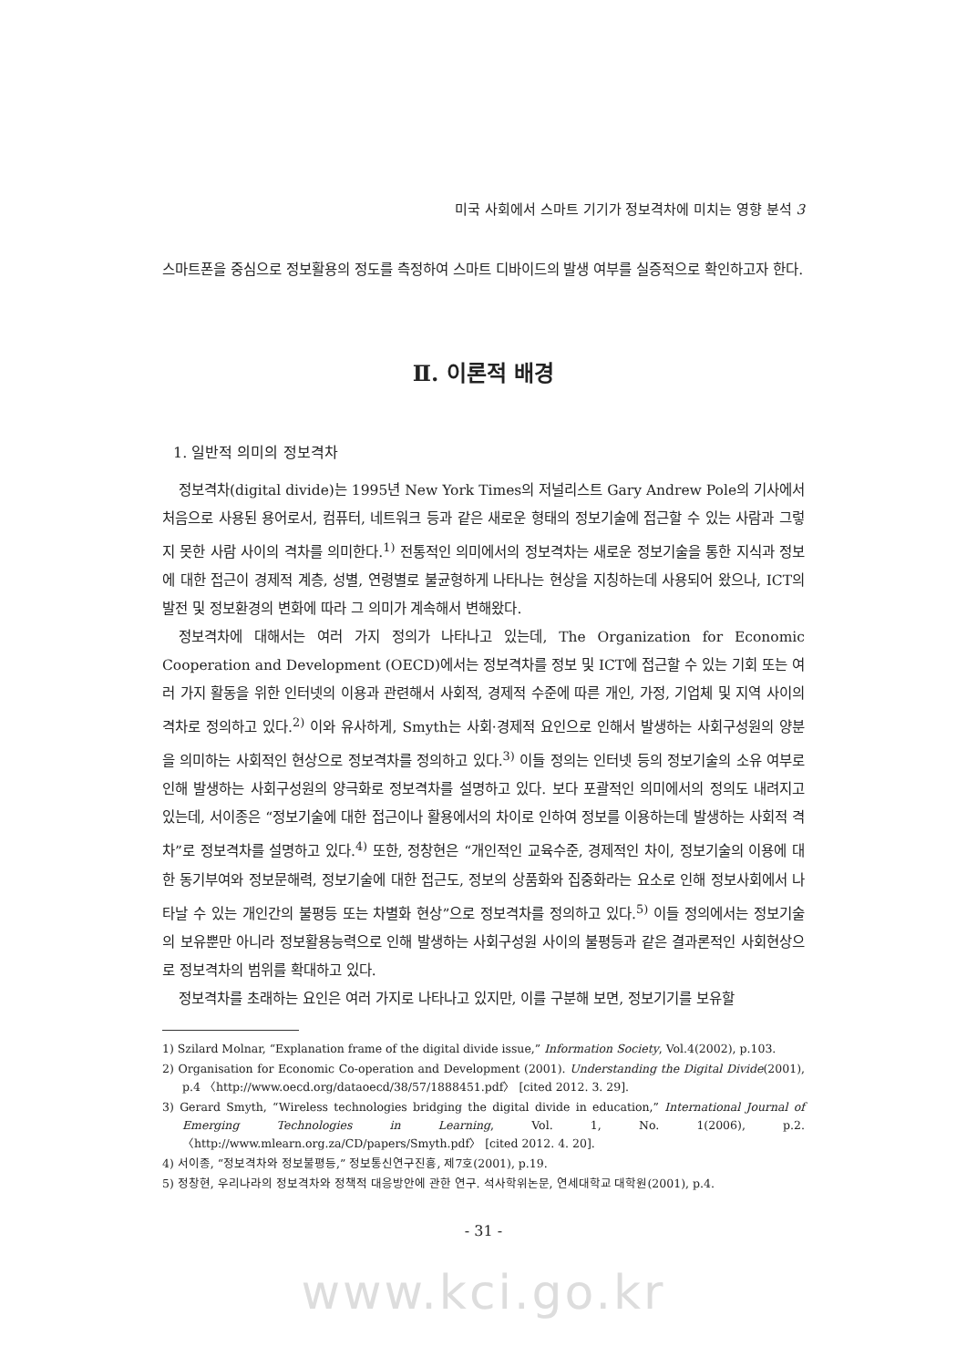미국 사회에서 스마트 기기가 정보격차에 미치는 영향 분석 3
스마트폰을 중심으로 정보활용의 정도를 측정하여 스마트 디바이드의 발생 여부를 실증적으로 확인하고자 한다.
Ⅱ. 이론적 배경
1. 일반적 의미의 정보격차
정보격차(digital divide)는 1995년 New York Times의 저널리스트 Gary Andrew Pole의 기사에서 처음으로 사용된 용어로서, 컴퓨터, 네트워크 등과 같은 새로운 형태의 정보기술에 접근할 수 있는 사람과 그렇지 못한 사람 사이의 격차를 의미한다.<sup>1)</sup> 전통적인 의미에서의 정보격차는 새로운 정보기술을 통한 지식과 정보에 대한 접근이 경제적 계층, 성별, 연령별로 불균형하게 나타나는 현상을 지칭하는데 사용되어 왔으나, ICT의 발전 및 정보환경의 변화에 따라 그 의미가 계속해서 변해왔다.
정보격차에 대해서는 여러 가지 정의가 나타나고 있는데, The Organization for Economic Cooperation and Development (OECD)에서는 정보격차를 정보 및 ICT에 접근할 수 있는 기회 또는 여러 가지 활동을 위한 인터넷의 이용과 관련해서 사회적, 경제적 수준에 따른 개인, 가정, 기업체 및 지역 사이의 격차로 정의하고 있다.<sup>2)</sup> 이와 유사하게, Smyth는 사회·경제적 요인으로 인해서 발생하는 사회구성원의 양분을 의미하는 사회적인 현상으로 정보격차를 정의하고 있다.<sup>3)</sup> 이들 정의는 인터넷 등의 정보기술의 소유 여부로 인해 발생하는 사회구성원의 양극화로 정보격차를 설명하고 있다. 보다 포괄적인 의미에서의 정의도 내려지고 있는데, 서이종은 “정보기술에 대한 접근이나 활용에서의 차이로 인하여 정보를 이용하는데 발생하는 사회적 격차”로 정보격차를 설명하고 있다.<sup>4)</sup> 또한, 정창현은 “개인적인 교육수준, 경제적인 차이, 정보기술의 이용에 대한 동기부여와 정보문해력, 정보기술에 대한 접근도, 정보의 상품화와 집중화라는 요소로 인해 정보사회에서 나타날 수 있는 개인간의 불평등 또는 차별화 현상”으로 정보격차를 정의하고 있다.<sup>5)</sup> 이들 정의에서는 정보기술의 보유뿐만 아니라 정보활용능력으로 인해 발생하는 사회구성원 사이의 불평등과 같은 결과론적인 사회현상으로 정보격차의 범위를 확대하고 있다.
정보격차를 초래하는 요인은 여러 가지로 나타나고 있지만, 이를 구분해 보면, 정보기기를 보유할
1) Szilard Molnar, “Explanation frame of the digital divide issue,” Information Society, Vol.4(2002), p.103.
2) Organisation for Economic Co-operation and Development (2001). Understanding the Digital Divide(2001), p.4 〈http://www.oecd.org/dataoecd/38/57/1888451.pdf〉 [cited 2012. 3. 29].
3) Gerard Smyth, “Wireless technologies bridging the digital divide in education,” International Journal of Emerging Technologies in Learning, Vol. 1, No. 1(2006), p.2. 〈http://www.mlearn.org.za/CD/papers/Smyth.pdf〉 [cited 2012. 4. 20].
4) 서이종, “정보격차와 정보불평등,” 정보통신연구진흥, 제7호(2001), p.19.
5) 정창현, 우리나라의 정보격차와 정책적 대응방안에 관한 연구. 석사학위논문, 연세대학교 대학원(2001), p.4.
- 31 -
www.kci.go.kr